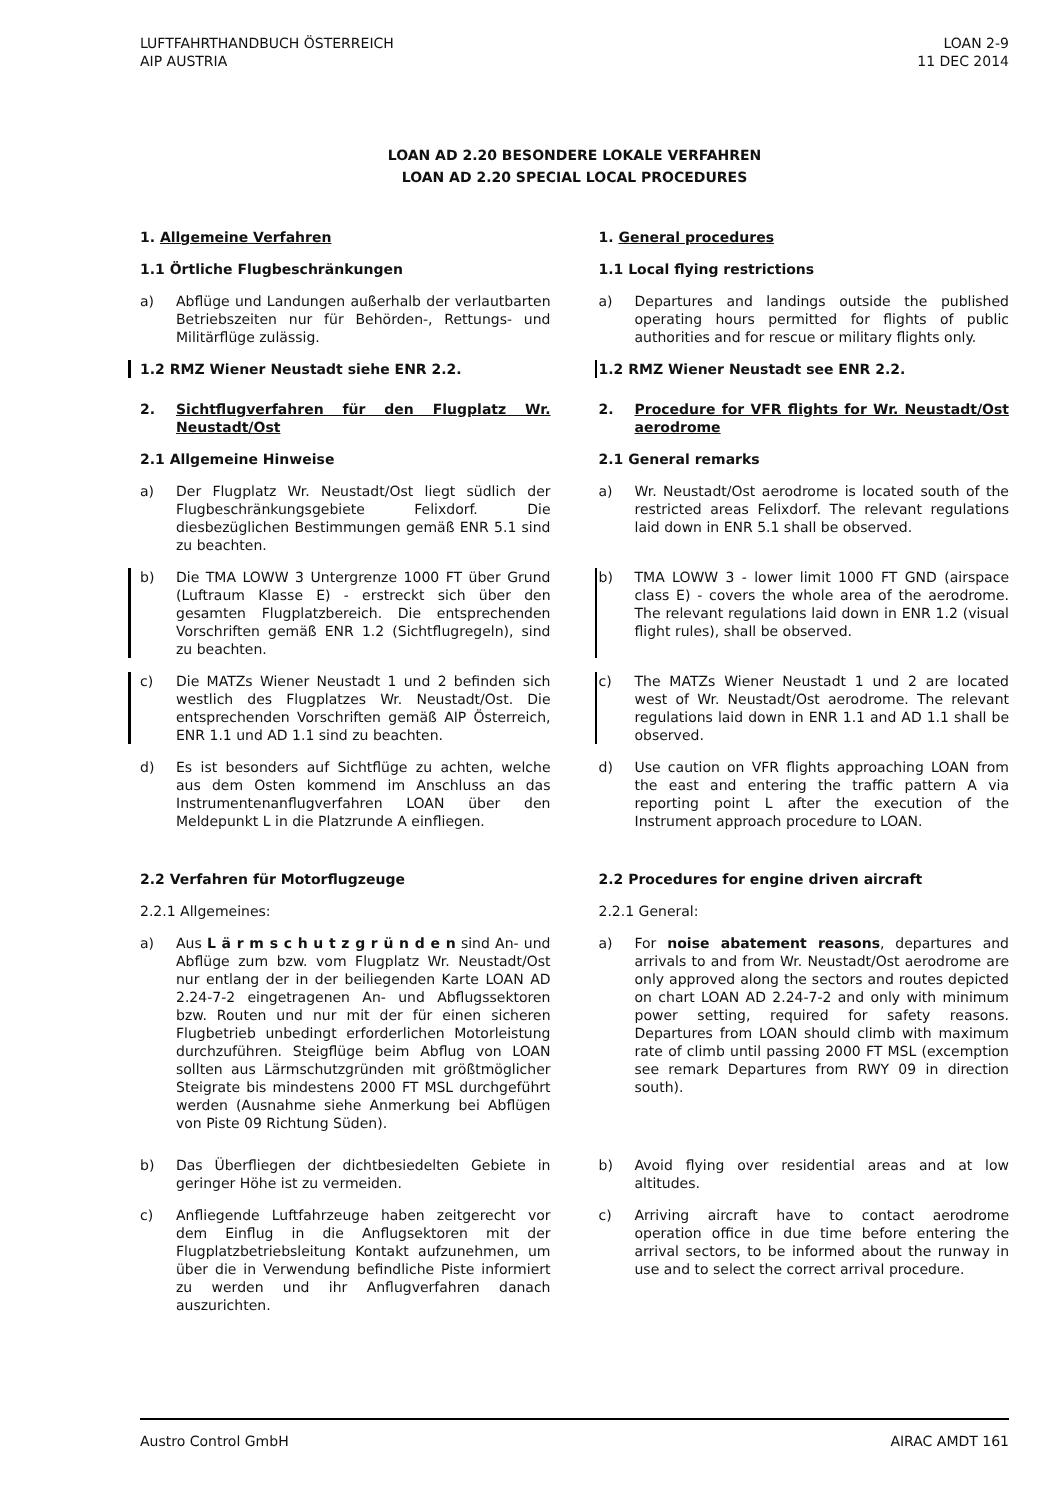LUFTFAHRTHANDBUCH ÖSTERREICH
AIP AUSTRIA
LOAN 2-9
11 DEC 2014
LOAN AD 2.20 BESONDERE LOKALE VERFAHREN
LOAN AD 2.20 SPECIAL LOCAL PROCEDURES
1. Allgemeine Verfahren 1. General procedures
1.1 Örtliche Flugbeschränkungen
1.1 Local flying restrictions
a) Abflüge und Landungen außerhalb der verlautbarten Betriebszeiten nur für Behörden-, Rettungs- und Militärflüge zulässig.
a) Departures and landings outside the published operating hours permitted for flights of public authorities and for rescue or military flights only.
1.2 RMZ Wiener Neustadt siehe ENR 2.2.
1.2 RMZ Wiener Neustadt see ENR 2.2.
2. Sichtflugverfahren für den Flugplatz Wr. Neustadt/Ost
2. Procedure for VFR flights for Wr. Neustadt/Ost aerodrome
2.1 Allgemeine Hinweise 2.1 General remarks
a) Der Flugplatz Wr. Neustadt/Ost liegt südlich der Flugbeschränkungsgebiete Felixdorf. Die diesbezüglichen Bestimmungen gemäß ENR 5.1 sind zu beachten.
a) Wr. Neustadt/Ost aerodrome is located south of the restricted areas Felixdorf. The relevant regulations laid down in ENR 5.1 shall be observed.
b) Die TMA LOWW 3 Untergrenze 1000 FT über Grund (Luftraum Klasse E) - erstreckt sich über den gesamten Flugplatzbereich. Die entsprechenden Vorschriften gemäß ENR 1.2 (Sichtflugregeln), sind zu beachten.
b) TMA LOWW 3 - lower limit 1000 FT GND (airspace class E) - covers the whole area of the aerodrome. The relevant regulations laid down in ENR 1.2 (visual flight rules), shall be observed.
c) Die MATZs Wiener Neustadt 1 und 2 befinden sich westlich des Flugplatzes Wr. Neustadt/Ost. Die entsprechenden Vorschriften gemäß AIP Österreich, ENR 1.1 und AD 1.1 sind zu beachten.
c) The MATZs Wiener Neustadt 1 und 2 are located west of Wr. Neustadt/Ost aerodrome. The relevant regulations laid down in ENR 1.1 and AD 1.1 shall be observed.
d) Es ist besonders auf Sichtflüge zu achten, welche aus dem Osten kommend im Anschluss an das Instrumentenanflugverfahren LOAN über den Meldepunkt L in die Platzrunde A einfliegen.
d) Use caution on VFR flights approaching LOAN from the east and entering the traffic pattern A via reporting point L after the execution of the Instrument approach procedure to LOAN.
2.2 Verfahren für Motorflugzeuge
2.2 Procedures for engine driven aircraft
2.2.1 Allgemeines: 2.2.1 General:
a) Aus L ä r m s c h u t z g r ü n d e n sind An- und Abflüge zum bzw. vom Flugplatz Wr. Neustadt/Ost nur entlang der in der beiliegenden Karte LOAN AD 2.24-7-2 eingetragenen An- und Abflugssektoren bzw. Routen und nur mit der für einen sicheren Flugbetrieb unbedingt erforderlichen Motorleistung durchzuführen. Steigflüge beim Abflug von LOAN sollten aus Lärmschutzgründen mit größtmöglicher Steigrate bis mindestens 2000 FT MSL durchgeführt werden (Ausnahme siehe Anmerkung bei Abflügen von Piste 09 Richtung Süden).
a) For noise abatement reasons, departures and arrivals to and from Wr. Neustadt/Ost aerodrome are only approved along the sectors and routes depicted on chart LOAN AD 2.24-7-2 and only with minimum power setting, required for safety reasons. Departures from LOAN should climb with maximum rate of climb until passing 2000 FT MSL (excemption see remark Departures from RWY 09 in direction south).
b) Das Überfliegen der dichtbesiedelten Gebiete in geringer Höhe ist zu vermeiden.
b) Avoid flying over residential areas and at low altitudes.
c) Anfliegende Luftfahrzeuge haben zeitgerecht vor dem Einflug in die Anflugsektoren mit der Flugplatzbetriebsleitung Kontakt aufzunehmen, um über die in Verwendung befindliche Piste informiert zu werden und ihr Anflugverfahren danach auszurichten.
c) Arriving aircraft have to contact aerodrome operation office in due time before entering the arrival sectors, to be informed about the runway in use and to select the correct arrival procedure.
Austro Control GmbH AIRAC AMDT 161